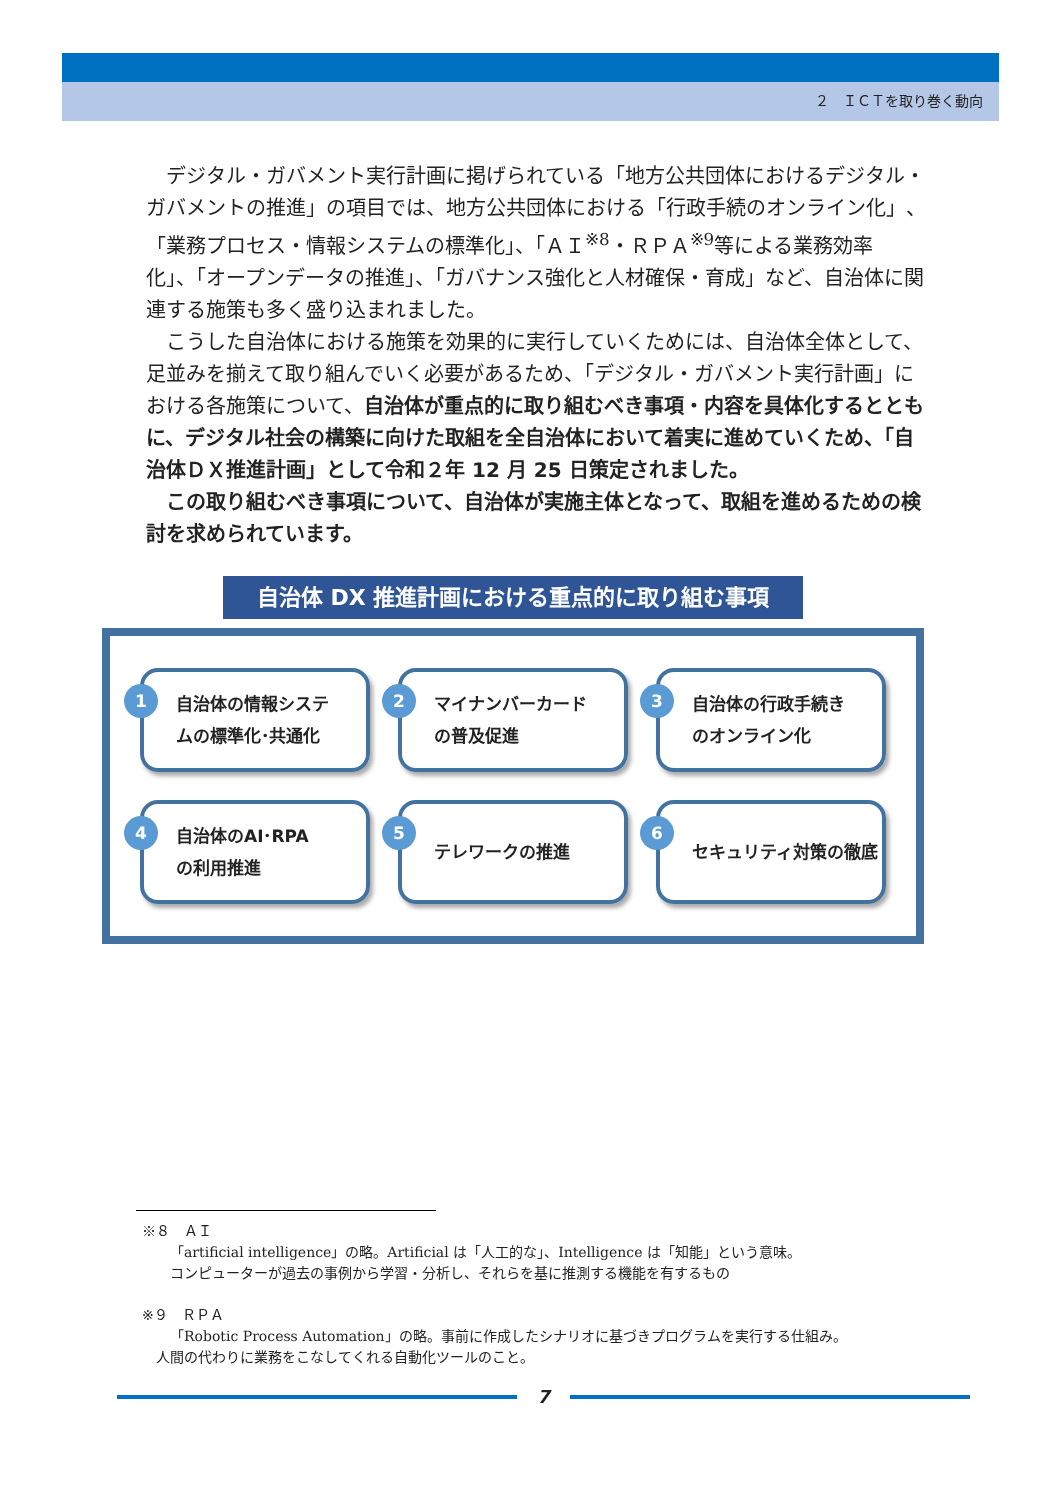２　ＩＣＴを取り巻く動向
デジタル・ガバメント実行計画に掲げられている「地方公共団体におけるデジタル・ガバメントの推進」の項目では、地方公共団体における「行政手続のオンライン化」、「業務プロセス・情報システムの標準化」、「ＡＩ<sup>※8</sup>・ＲＰＡ<sup>※9</sup>等による業務効率化」、「オープンデータの推進」、「ガバナンス強化と人材確保・育成」など、自治体に関連する施策も多く盛り込まれました。
こうした自治体における施策を効果的に実行していくためには、自治体全体として、足並みを揃えて取り組んでいく必要があるため、「デジタル・ガバメント実行計画」における各施策について、自治体が重点的に取り組むべき事項・内容を具体化するとともに、デジタル社会の構築に向けた取組を全自治体において着実に進めていくため、「自治体ＤＸ推進計画」として令和２年 12 月 25 日策定されました。
この取り組むべき事項について、自治体が実施主体となって、取組を進めるための検討を求められています。
自治体 DX 推進計画における重点的に取り組む事項
1
自治体の情報システ
ムの標準化･共通化
2
マイナンバーカード
の普及促進
3
自治体の行政手続き
のオンライン化
4
自治体のAI･RPA
の利用推進
5
テレワークの推進
6
セキュリティ対策の徹底
※８　ＡＩ
　　「artificial intelligence」の略。Artificial は「人工的な」、Intelligence は「知能」という意味。
　　コンピューターが過去の事例から学習・分析し、それらを基に推測する機能を有するもの
※９　ＲＰＡ
　　「Robotic Process Automation」の略。事前に作成したシナリオに基づきプログラムを実行する仕組み。
　人間の代わりに業務をこなしてくれる自動化ツールのこと。
7